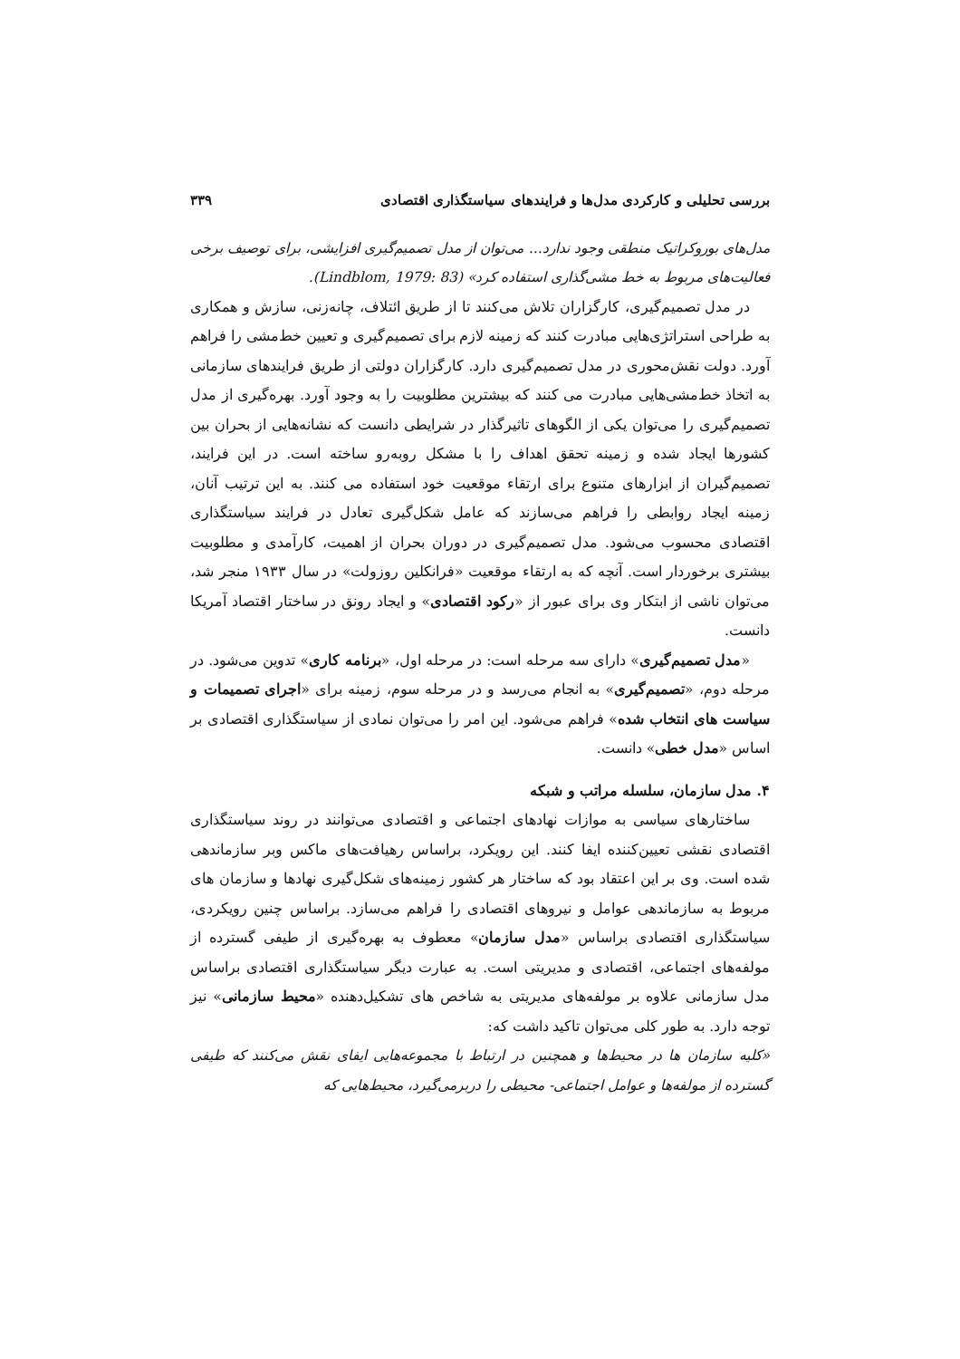بررسی تحلیلی و کارکردی مدل‌ها و فرایندهای سیاستگذاری اقتصادی ۳۳۹
مدل‌های بوروکراتیک منطقی وجود ندارد... می‌توان از مدل تصمیم‌گیری افزایشی، برای توصیف برخی فعالیت‌های مربوط به خط مشی‌گذاری استفاده کرد» (Lindblom, 1979: 83).
در مدل تصمیم‌گیری، کارگزاران تلاش می‌کنند تا از طریق ائتلاف، چانه‌زنی، سازش و همکاری به طراحی استراتژی‌هایی مبادرت کنند که زمینه لازم برای تصمیم‌گیری و تعیین خط‌مشی را فراهم آورد. دولت نقش‌محوری در مدل تصمیم‌گیری دارد. کارگزاران دولتی از طریق فرایندهای سازمانی به اتخاذ خط‌مشی‌هایی مبادرت می کنند که بیشترین مطلوبیت را به وجود آورد. بهره‌گیری از مدل تصمیم‌گیری را می‌توان یکی از الگوهای تاثیرگذار در شرایطی دانست که نشانه‌هایی از بحران بین کشورها ایجاد شده و زمینه تحقق اهداف را با مشکل روبه‌رو ساخته است. در این فرایند، تصمیم‌گیران از ابزارهای متنوع برای ارتقاء موقعیت خود استفاده می کنند. به این ترتیب آنان، زمینه ایجاد روابطی را فراهم می‌سازند که عامل شکل‌گیری تعادل در فرایند سیاستگذاری اقتصادی محسوب می‌شود. مدل تصمیم‌گیری در دوران بحران از اهمیت، کارآمدی و مطلوبیت بیشتری برخوردار است. آنچه که به ارتقاء موقعیت «فرانکلین روزولت» در سال ۱۹۳۳ منجر شد، می‌توان ناشی از ابتکار وی برای عبور از «رکود اقتصادی» و ایجاد رونق در ساختار اقتصاد آمریکا دانست.
«مدل تصمیم‌گیری» دارای سه مرحله است: در مرحله اول، «برنامه کاری» تدوین می‌شود. در مرحله دوم، «تصمیم‌گیری» به انجام می‌رسد و در مرحله سوم، زمینه برای «اجرای تصمیمات و سیاست های انتخاب شده» فراهم می‌شود. این امر را می‌توان نمادی از سیاستگذاری اقتصادی بر اساس «مدل خطی» دانست.
۴. مدل سازمان، سلسله مراتب و شبکه
ساختارهای سیاسی به موازات نهادهای اجتماعی و اقتصادی می‌توانند در روند سیاستگذاری اقتصادی نقشی تعیین‌کننده ایفا کنند. این رویکرد، براساس رهیافت‌های ماکس وبر سازماندهی شده است. وی بر این اعتقاد بود که ساختار هر کشور زمینه‌های شکل‌گیری نهادها و سازمان های مربوط به سازماندهی عوامل و نیروهای اقتصادی را فراهم می‌سازد. براساس چنین رویکردی، سیاستگذاری اقتصادی براساس «مدل سازمان» معطوف به بهره‌گیری از طیفی گسترده از مولفه‌های اجتماعی، اقتصادی و مدیریتی است. به عبارت دیگر سیاستگذاری اقتصادی براساس مدل سازمانی علاوه بر مولفه‌های مدیریتی به شاخص های تشکیل‌دهنده «محیط سازمانی» نیز توجه دارد. به طور کلی می‌توان تاکید داشت که:
«کلیه سازمان ها در محیط‌ها و همچنین در ارتباط با مجموعه‌هایی ایفای نقش می‌کنند که طیفی گسترده از مولفه‌ها و عوامل اجتماعی- محیطی را دربرمی‌گیرد، محیط‌هایی که